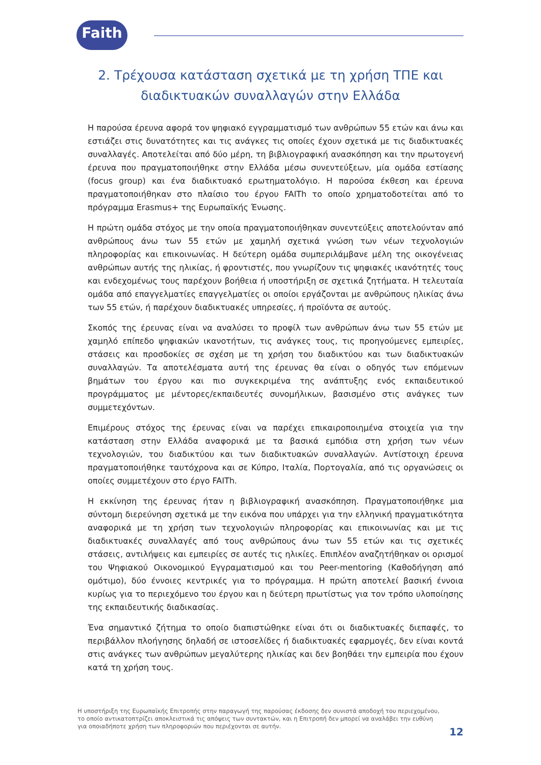Faith
2. Τρέχουσα κατάσταση σχετικά με τη χρήση ΤΠΕ και
διαδικτυακών συναλλαγών στην Ελλάδα
Η παρούσα έρευνα αφορά τον ψηφιακό εγγραμματισμό των ανθρώπων 55 ετών και άνω και εστιάζει στις δυνατότητες και τις ανάγκες τις οποίες έχουν σχετικά με τις διαδικτυακές συναλλαγές. Αποτελείται από δύο μέρη, τη βιβλιογραφική ανασκόπηση και την πρωτογενή έρευνα που πραγματοποιήθηκε στην Ελλάδα μέσω συνεντεύξεων, μία ομάδα εστίασης (focus group) και ένα διαδικτυακό ερωτηματολόγιο. Η παρούσα έκθεση και έρευνα πραγματοποιήθηκαν στο πλαίσιο του έργου FAITh το οποίο χρηματοδοτείται από το πρόγραμμα Erasmus+ της Ευρωπαϊκής Ένωσης.
Η πρώτη ομάδα στόχος με την οποία πραγματοποιήθηκαν συνεντεύξεις αποτελούνταν από ανθρώπους άνω των 55 ετών με χαμηλή σχετικά γνώση των νέων τεχνολογιών πληροφορίας και επικοινωνίας. Η δεύτερη ομάδα συμπεριλάμβανε μέλη της οικογένειας ανθρώπων αυτής της ηλικίας, ή φροντιστές, που γνωρίζουν τις ψηφιακές ικανότητές τους και ενδεχομένως τους παρέχουν βοήθεια ή υποστήριξη σε σχετικά ζητήματα. Η τελευταία ομάδα από επαγγελματίες επαγγελματίες οι οποίοι εργάζονται με ανθρώπους ηλικίας άνω των 55 ετών, ή παρέχουν διαδικτυακές υπηρεσίες, ή προϊόντα σε αυτούς.
Σκοπός της έρευνας είναι να αναλύσει το προφίλ των ανθρώπων άνω των 55 ετών με χαμηλό επίπεδο ψηφιακών ικανοτήτων, τις ανάγκες τους, τις προηγούμενες εμπειρίες, στάσεις και προσδοκίες σε σχέση με τη χρήση του διαδικτύου και των διαδικτυακών συναλλαγών. Τα αποτελέσματα αυτή της έρευνας θα είναι ο οδηγός των επόμενων βημάτων του έργου και πιο συγκεκριμένα της ανάπτυξης ενός εκπαιδευτικού προγράμματος με μέντορες/εκπαιδευτές συνομήλικων, βασισμένο στις ανάγκες των συμμετεχόντων.
Επιμέρους στόχος της έρευνας είναι να παρέχει επικαιροποιημένα στοιχεία για την κατάσταση στην Ελλάδα αναφορικά με τα βασικά εμπόδια στη χρήση των νέων τεχνολογιών, του διαδικτύου και των διαδικτυακών συναλλαγών. Αντίστοιχη έρευνα πραγματοποιήθηκε ταυτόχρονα και σε Κύπρο, Ιταλία, Πορτογαλία, από τις οργανώσεις οι οποίες συμμετέχουν στο έργο FAITh.
Η εκκίνηση της έρευνας ήταν η βιβλιογραφική ανασκόπηση. Πραγματοποιήθηκε μια σύντομη διερεύνηση σχετικά με την εικόνα που υπάρχει για την ελληνική πραγματικότητα αναφορικά με τη χρήση των τεχνολογιών πληροφορίας και επικοινωνίας και με τις διαδικτυακές συναλλαγές από τους ανθρώπους άνω των 55 ετών και τις σχετικές στάσεις, αντιλήψεις και εμπειρίες σε αυτές τις ηλικίες. Επιπλέον αναζητήθηκαν οι ορισμοί του Ψηφιακού Οικονομικού Εγγραματισμού και του Peer-mentoring (Καθοδήγηση από ομότιμο), δύο έννοιες κεντρικές για το πρόγραμμα. Η πρώτη αποτελεί βασική έννοια κυρίως για το περιεχόμενο του έργου και η δεύτερη πρωτίστως για τον τρόπο υλοποίησης της εκπαιδευτικής διαδικασίας.
Ένα σημαντικό ζήτημα το οποίο διαπιστώθηκε είναι ότι οι διαδικτυακές διεπαφές, το περιβάλλον πλοήγησης δηλαδή σε ιστοσελίδες ή διαδικτυακές εφαρμογές, δεν είναι κοντά στις ανάγκες των ανθρώπων μεγαλύτερης ηλικίας και δεν βοηθάει την εμπειρία που έχουν κατά τη χρήση τους.
Η υποστήριξη της Ευρωπαϊκής Επιτροπής στην παραγωγή της παρούσας έκδοσης δεν συνιστά αποδοχή του περιεχομένου, το οποίο αντικατοπτρίζει αποκλειστικά τις απόψεις των συντακτών, και η Επιτροπή δεν μπορεί να αναλάβει την ευθύνη για οποιαδήποτε χρήση των πληροφοριών που περιέχονται σε αυτήν.
12